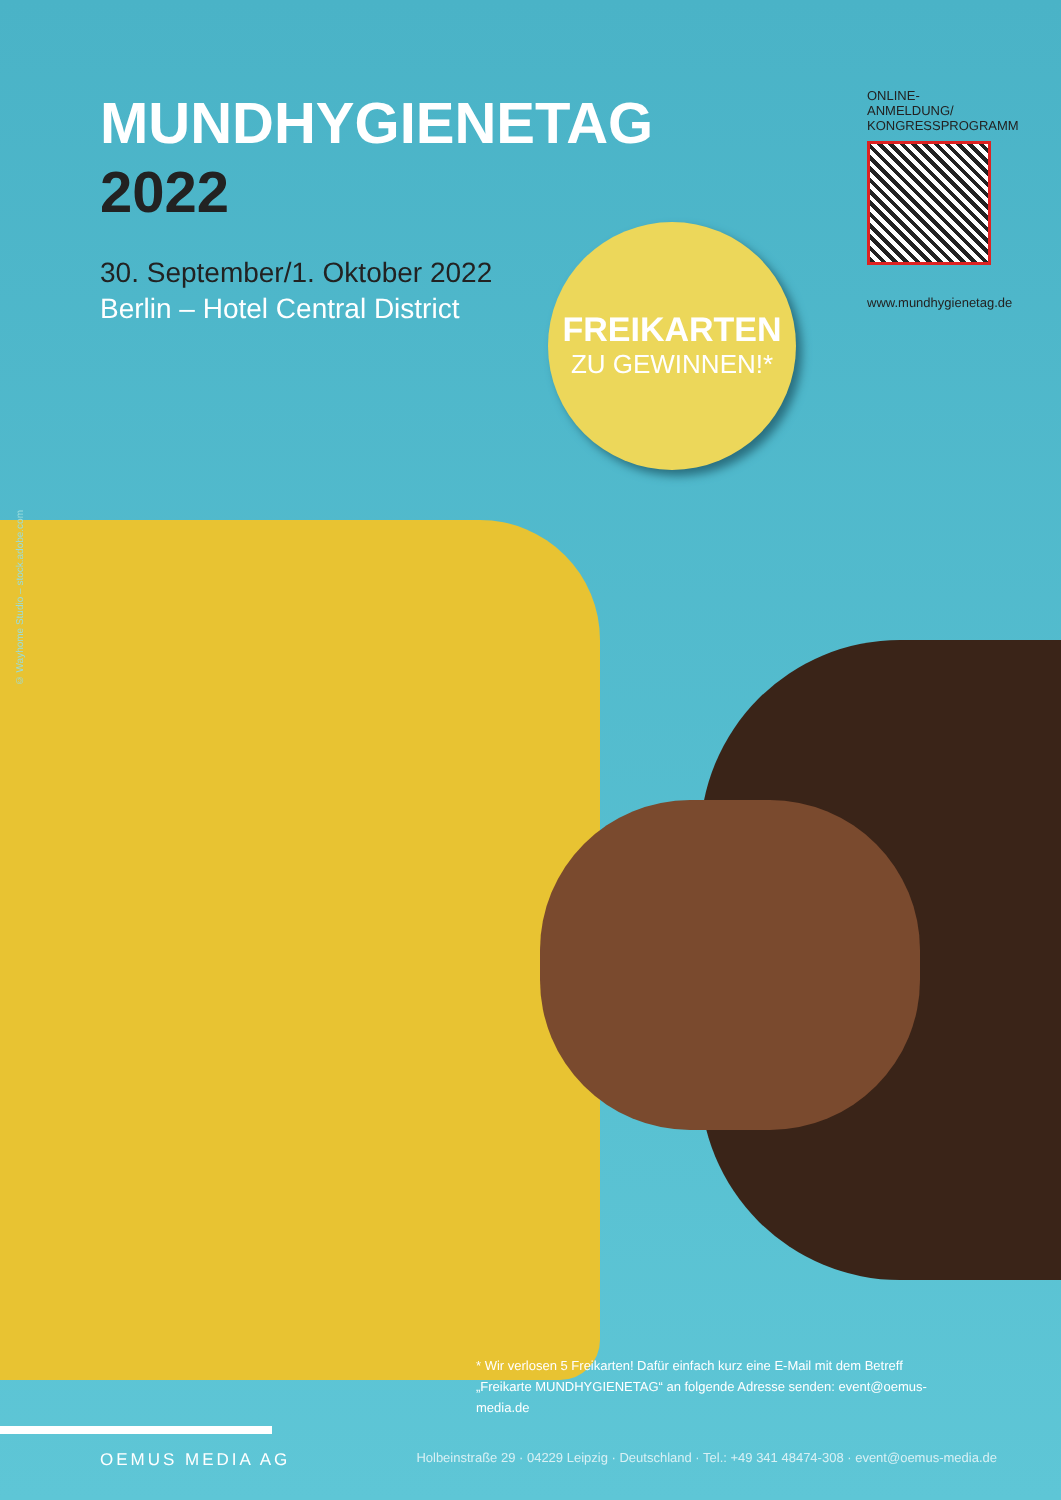MUNDHYGIENETAG
2022
30. September/1. Oktober 2022
Berlin – Hotel Central District
ONLINE-ANMELDUNG/
KONGRESSPROGRAMM
www.mundhygienetag.de
FREIKARTEN
ZU GEWINNEN!*
© Wayhome Studio – stock.adobe.com
* Wir verlosen 5 Freikarten! Dafür einfach kurz eine E-Mail mit dem Betreff „Freikarte MUNDHYGIENETAG“ an folgende Adresse senden: event@oemus-media.de
OEMUS MEDIA AG Holbeinstraße 29 · 04229 Leipzig · Deutschland · Tel.: +49 341 48474-308 · event@oemus-media.de